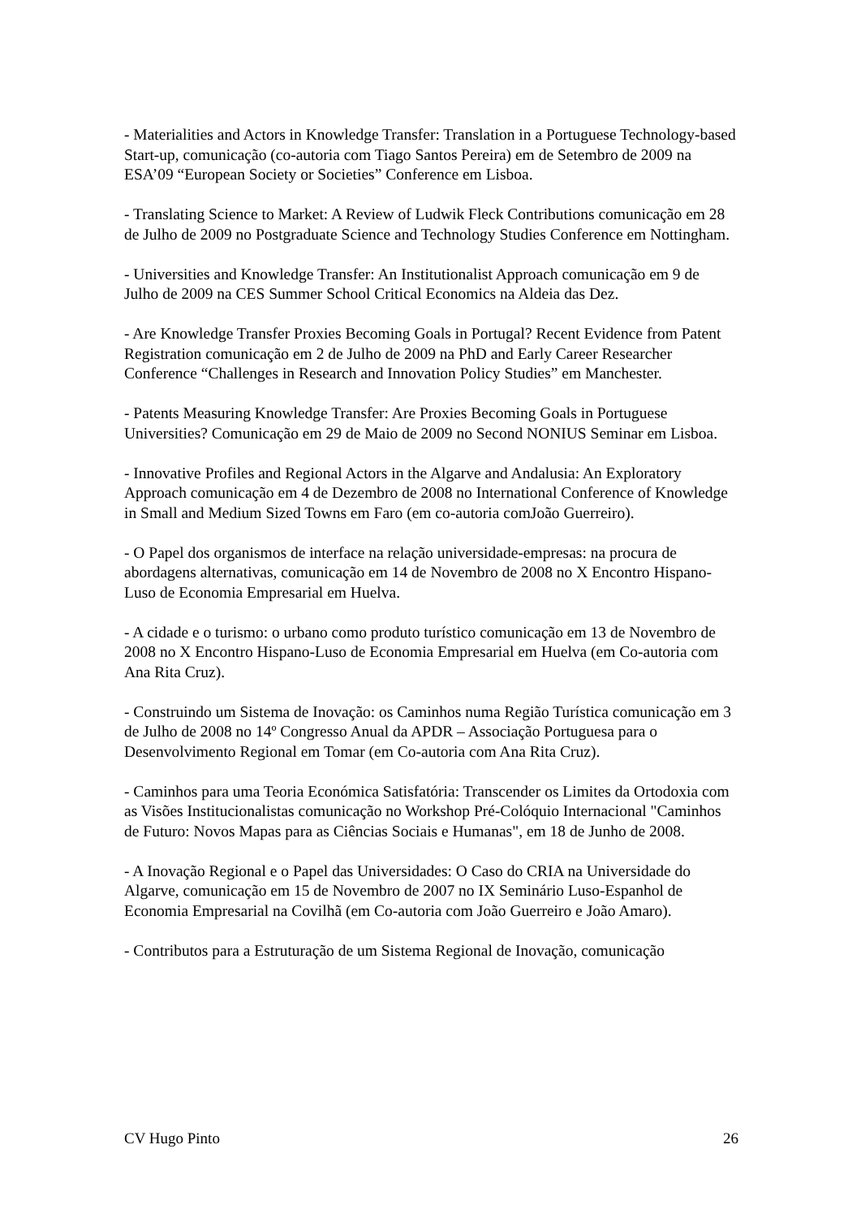- Materialities and Actors in Knowledge Transfer: Translation in a Portuguese Technology-based Start-up, comunicação (co-autoria com Tiago Santos Pereira) em de Setembro de 2009 na ESA’09 “European Society or Societies” Conference em Lisboa.
- Translating Science to Market: A Review of Ludwik Fleck Contributions comunicação em 28 de Julho de 2009 no Postgraduate Science and Technology Studies Conference em Nottingham.
- Universities and Knowledge Transfer: An Institutionalist Approach comunicação em 9 de Julho de 2009 na CES Summer School Critical Economics na Aldeia das Dez.
- Are Knowledge Transfer Proxies Becoming Goals in Portugal? Recent Evidence from Patent Registration comunicação em 2 de Julho de 2009 na PhD and Early Career Researcher Conference “Challenges in Research and Innovation Policy Studies” em Manchester.
- Patents Measuring Knowledge Transfer: Are Proxies Becoming Goals in Portuguese Universities? Comunicação em 29 de Maio de 2009 no Second NONIUS Seminar em Lisboa.
- Innovative Profiles and Regional Actors in the Algarve and Andalusia: An Exploratory Approach comunicação em 4 de Dezembro de 2008 no International Conference of Knowledge in Small and Medium Sized Towns em Faro (em co-autoria comJoão Guerreiro).
- O Papel dos organismos de interface na relação universidade-empresas: na procura de abordagens alternativas, comunicação em 14 de Novembro de 2008 no X Encontro Hispano-Luso de Economia Empresarial em Huelva.
- A cidade e o turismo: o urbano como produto turístico comunicação em 13 de Novembro de 2008 no X Encontro Hispano-Luso de Economia Empresarial em Huelva (em Co-autoria com Ana Rita Cruz).
- Construindo um Sistema de Inovação: os Caminhos numa Região Turística comunicação em 3 de Julho de 2008 no 14º Congresso Anual da APDR – Associação Portuguesa para o Desenvolvimento Regional em Tomar (em Co-autoria com Ana Rita Cruz).
- Caminhos para uma Teoria Económica Satisfatória: Transcender os Limites da Ortodoxia com as Visões Institucionalistas comunicação no Workshop Pré-Colóquio Internacional "Caminhos de Futuro: Novos Mapas para as Ciências Sociais e Humanas", em 18 de Junho de 2008.
- A Inovação Regional e o Papel das Universidades: O Caso do CRIA na Universidade do Algarve, comunicação em 15 de Novembro de 2007 no IX Seminário Luso-Espanhol de Economia Empresarial na Covilhã (em Co-autoria com João Guerreiro e João Amaro).
- Contributos para a Estruturação de um Sistema Regional de Inovação, comunicação
CV Hugo Pinto 26